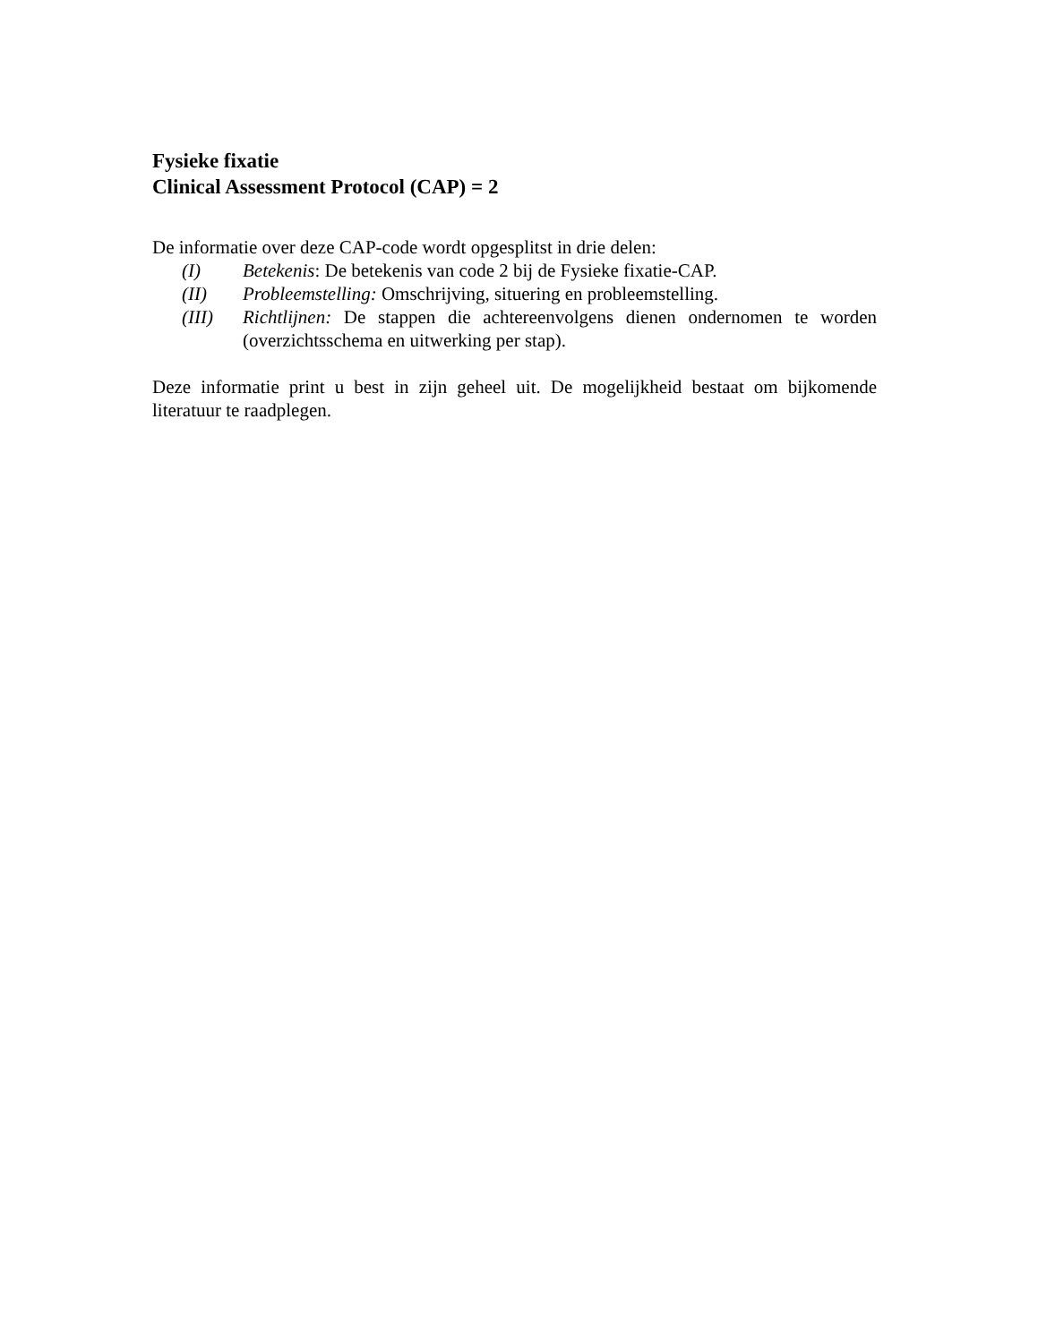Fysieke fixatie
Clinical Assessment Protocol (CAP) = 2
De informatie over deze CAP-code wordt opgesplitst in drie delen:
(I) Betekenis: De betekenis van code 2 bij de Fysieke fixatie-CAP.
(II) Probleemstelling: Omschrijving, situering en probleemstelling.
(III) Richtlijnen: De stappen die achtereenvolgens dienen ondernomen te worden (overzichtsschema en uitwerking per stap).
Deze informatie print u best in zijn geheel uit. De mogelijkheid bestaat om bijkomende literatuur te raadplegen.